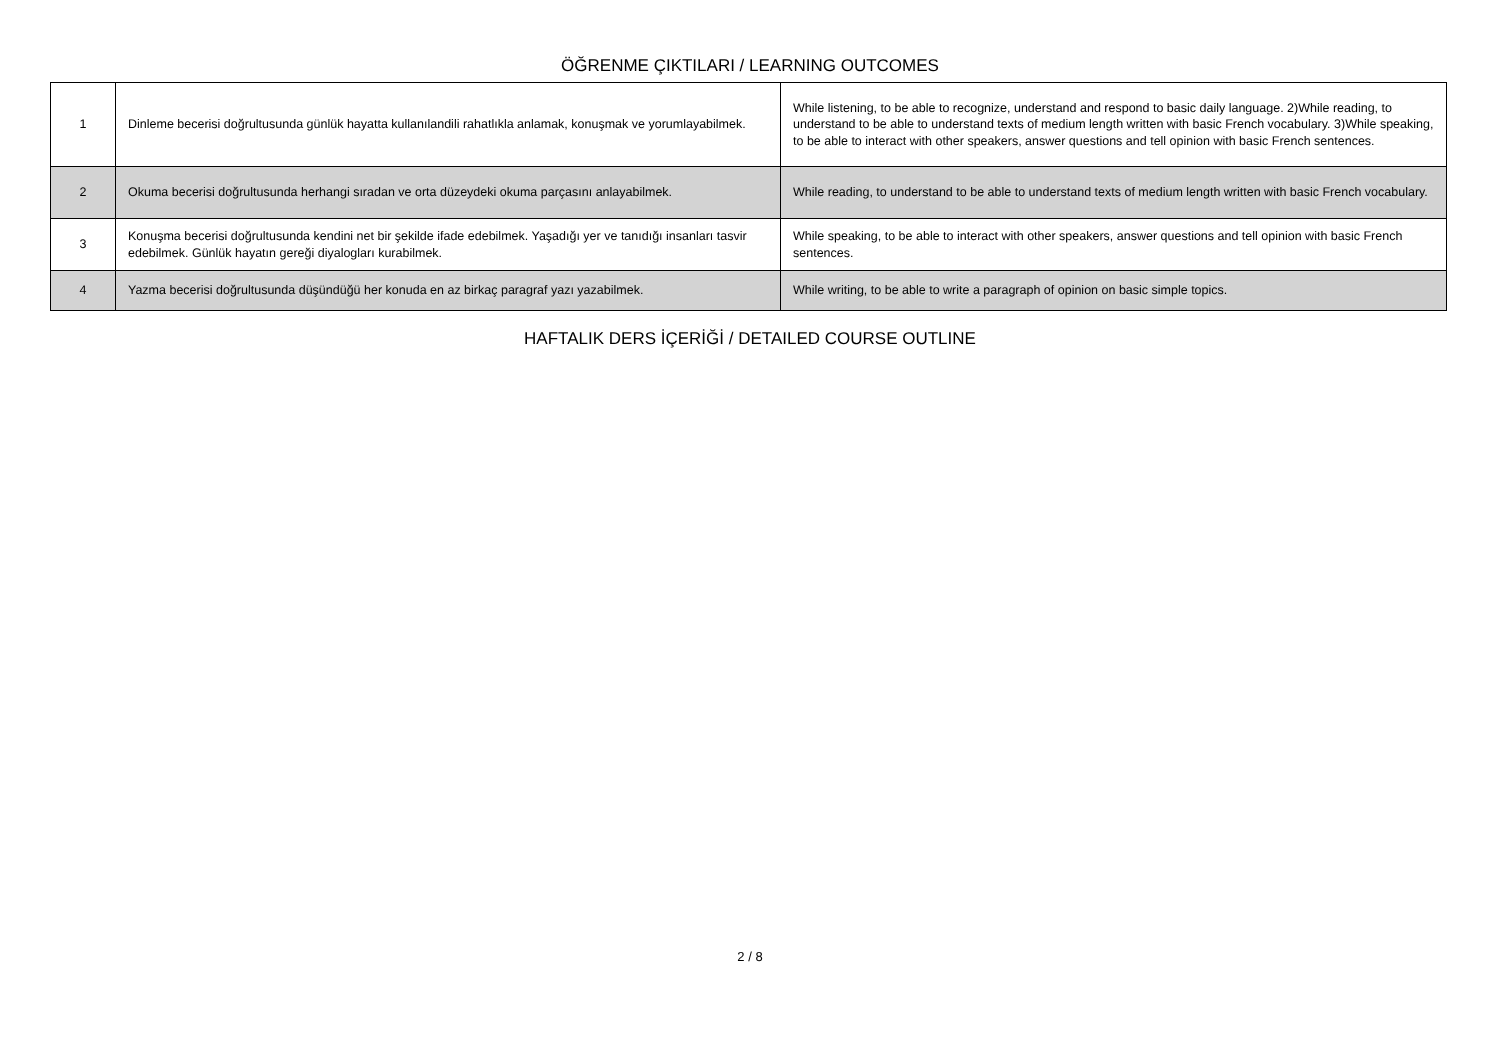ÖĞRENME ÇIKTILARI / LEARNING OUTCOMES
| 1 | Dinleme becerisi doğrultusunda günlük hayatta kullanılandili rahatlıkla anlamak, konuşmak ve yorumlayabilmek. | While listening, to be able to recognize, understand and respond to basic daily language. 2)While reading, to understand to be able to understand texts of medium length written with basic French vocabulary. 3)While speaking, to be able to interact with other speakers, answer questions and tell opinion with basic French sentences. |
| 2 | Okuma becerisi doğrultusunda herhangi sıradan ve orta düzeydeki okuma parçasını anlayabilmek. | While reading, to understand to be able to understand texts of medium length written with basic French vocabulary. |
| 3 | Konuşma becerisi doğrultusunda kendini net bir şekilde ifade edebilmek. Yaşadığı yer ve tanıdığı insanları tasvir edebilmek. Günlük hayatın gereği diyalogları kurabilmek. | While speaking, to be able to interact with other speakers, answer questions and tell opinion with basic French sentences. |
| 4 | Yazma becerisi doğrultusunda düşündüğü her konuda en az birkaç paragraf yazı yazabilmek. | While writing, to be able to write a paragraph of opinion on basic simple topics. |
HAFTALIK DERS İÇERİĞİ / DETAILED COURSE OUTLINE
2 / 8